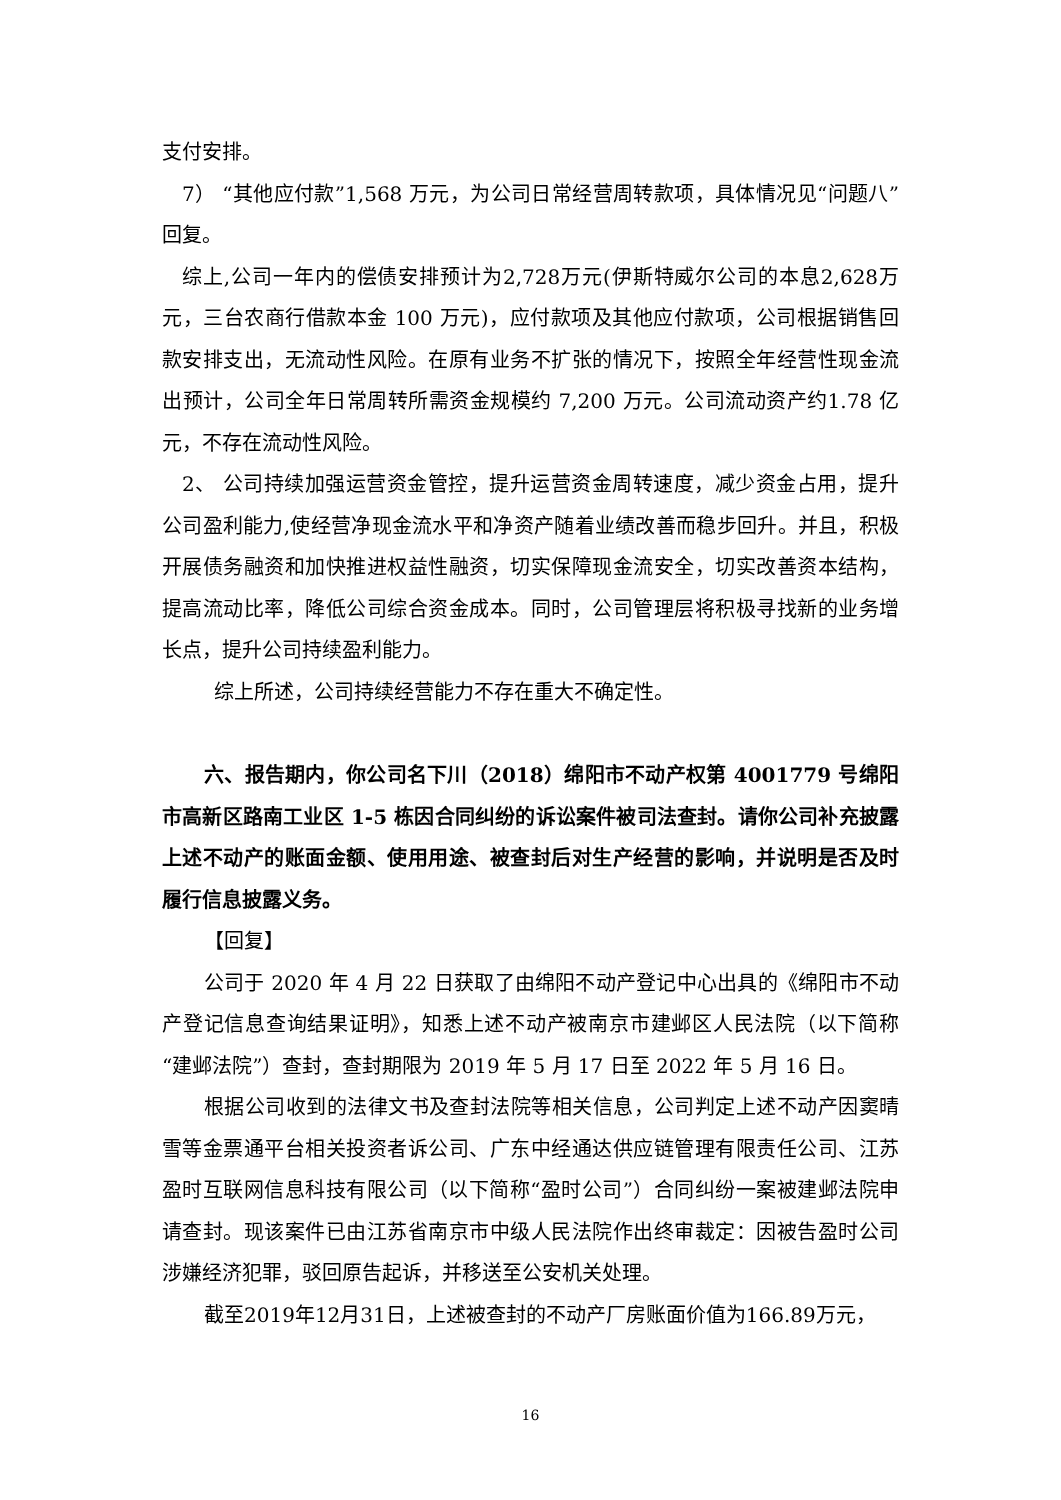支付安排。
7） “其他应付款”1,568 万元，为公司日常经营周转款项，具体情况见“问题八”回复。
综上,公司一年内的偿债安排预计为2,728万元(伊斯特威尔公司的本息2,628万元，三台农商行借款本金 100 万元)，应付款项及其他应付款项，公司根据销售回款安排支出，无流动性风险。在原有业务不扩张的情况下，按照全年经营性现金流出预计，公司全年日常周转所需资金规模约 7,200 万元。公司流动资产约1.78 亿元，不存在流动性风险。
2、 公司持续加强运营资金管控，提升运营资金周转速度，减少资金占用，提升公司盈利能力,使经营净现金流水平和净资产随着业绩改善而稳步回升。并且，积极开展债务融资和加快推进权益性融资，切实保障现金流安全，切实改善资本结构，提高流动比率，降低公司综合资金成本。同时，公司管理层将积极寻找新的业务增长点，提升公司持续盈利能力。
综上所述，公司持续经营能力不存在重大不确定性。
六、报告期内，你公司名下川（2018）绵阳市不动产权第 4001779 号绵阳市高新区路南工业区 1-5 栋因合同纠纷的诉讼案件被司法查封。请你公司补充披露上述不动产的账面金额、使用用途、被查封后对生产经营的影响，并说明是否及时履行信息披露义务。
【回复】
公司于 2020 年 4 月 22 日获取了由绵阳不动产登记中心出具的《绵阳市不动产登记信息查询结果证明》，知悉上述不动产被南京市建邺区人民法院（以下简称“建邺法院”）查封，查封期限为 2019 年 5 月 17 日至 2022 年 5 月 16 日。
根据公司收到的法律文书及查封法院等相关信息，公司判定上述不动产因窦晴雪等金票通平台相关投资者诉公司、广东中经通达供应链管理有限责任公司、江苏盈时互联网信息科技有限公司（以下简称“盈时公司”）合同纠纷一案被建邺法院申请查封。现该案件已由江苏省南京市中级人民法院作出终审裁定：因被告盈时公司涉嫌经济犯罪，驳回原告起诉，并移送至公安机关处理。
截至2019年12月31日，上述被查封的不动产厂房账面价值为166.89万元，
16